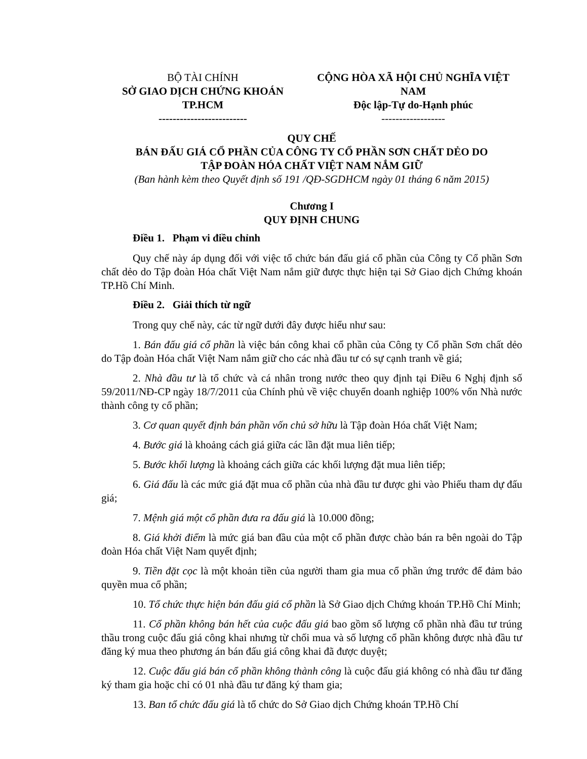BỘ TÀI CHÍNH
SỞ GIAO DỊCH CHỨNG KHOÁN TP.HCM
-------------------------
CỘNG HÒA XÃ HỘI CHỦ NGHĨA VIỆT NAM
Độc lập-Tự do-Hạnh phúc
------------------
QUY CHẾ
BÁN ĐẤU GIÁ CỔ PHẦN CỦA CÔNG TY CỔ PHẦN SƠN CHẤT DẺO DO
TẬP ĐOÀN HÓA CHẤT VIỆT NAM NẮM GIỮ
(Ban hành kèm theo Quyết định số 191 /QĐ-SGDHCM ngày 01 tháng 6 năm 2015)
Chương I
QUY ĐỊNH CHUNG
Điều 1. Phạm vi điều chỉnh
Quy chế này áp dụng đối với việc tổ chức bán đấu giá cổ phần của Công ty Cổ phần Sơn chất dẻo do Tập đoàn Hóa chất Việt Nam nắm giữ được thực hiện tại Sở Giao dịch Chứng khoán TP.Hồ Chí Minh.
Điều 2. Giải thích từ ngữ
Trong quy chế này, các từ ngữ dưới đây được hiểu như sau:
1. Bán đấu giá cổ phần là việc bán công khai cổ phần của Công ty Cổ phần Sơn chất dẻo do Tập đoàn Hóa chất Việt Nam nắm giữ cho các nhà đầu tư có sự cạnh tranh về giá;
2. Nhà đầu tư là tổ chức và cá nhân trong nước theo quy định tại Điều 6 Nghị định số 59/2011/NĐ-CP ngày 18/7/2011 của Chính phủ về việc chuyển doanh nghiệp 100% vốn Nhà nước thành công ty cổ phần;
3. Cơ quan quyết định bán phần vốn chủ sở hữu là Tập đoàn Hóa chất Việt Nam;
4. Bước giá là khoảng cách giá giữa các lần đặt mua liên tiếp;
5. Bước khối lượng là khoảng cách giữa các khối lượng đặt mua liên tiếp;
6. Giá đấu là các mức giá đặt mua cổ phần của nhà đầu tư được ghi vào Phiếu tham dự đấu giá;
7. Mệnh giá một cổ phần đưa ra đấu giá là 10.000 đồng;
8. Giá khởi điểm là mức giá ban đầu của một cổ phần được chào bán ra bên ngoài do Tập đoàn Hóa chất Việt Nam quyết định;
9. Tiền đặt cọc là một khoản tiền của người tham gia mua cổ phần ứng trước để đảm bảo quyền mua cổ phần;
10. Tổ chức thực hiện bán đấu giá cổ phần là Sở Giao dịch Chứng khoán TP.Hồ Chí Minh;
11. Cổ phần không bán hết của cuộc đấu giá bao gồm số lượng cổ phần nhà đầu tư trúng thầu trong cuộc đấu giá công khai nhưng từ chối mua và số lượng cổ phần không được nhà đầu tư đăng ký mua theo phương án bán đấu giá công khai đã được duyệt;
12. Cuộc đấu giá bán cổ phần không thành công là cuộc đấu giá không có nhà đầu tư đăng ký tham gia hoặc chỉ có 01 nhà đầu tư đăng ký tham gia;
13. Ban tổ chức đấu giá là tổ chức do Sở Giao dịch Chứng khoán TP.Hồ Chí